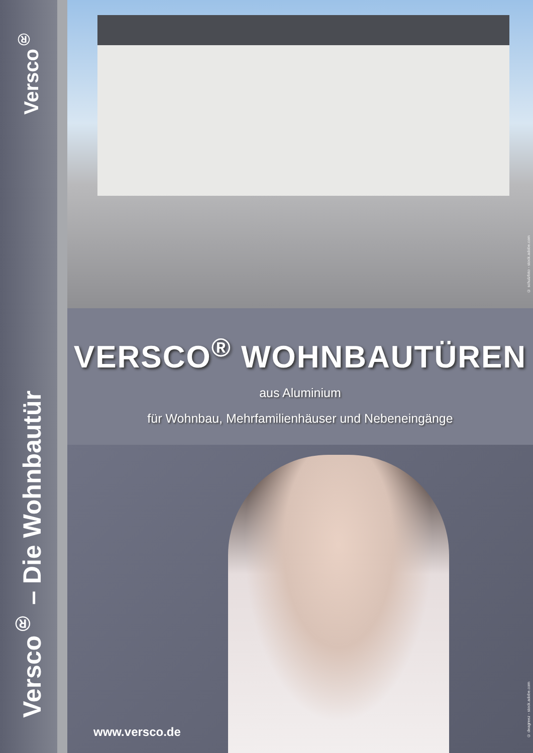Versco<sup>®</sup>
Versco<sup>®</sup> – Die Wohnbautür
© schulzfoto - stock.adobe.com
VERSCO<sup>®</sup> WOHNBAUTÜREN
aus Aluminium
für Wohnbau, Mehrfamilienhäuser und Nebeneingänge
www.versco.de
© deagreez - stock.adobe.com